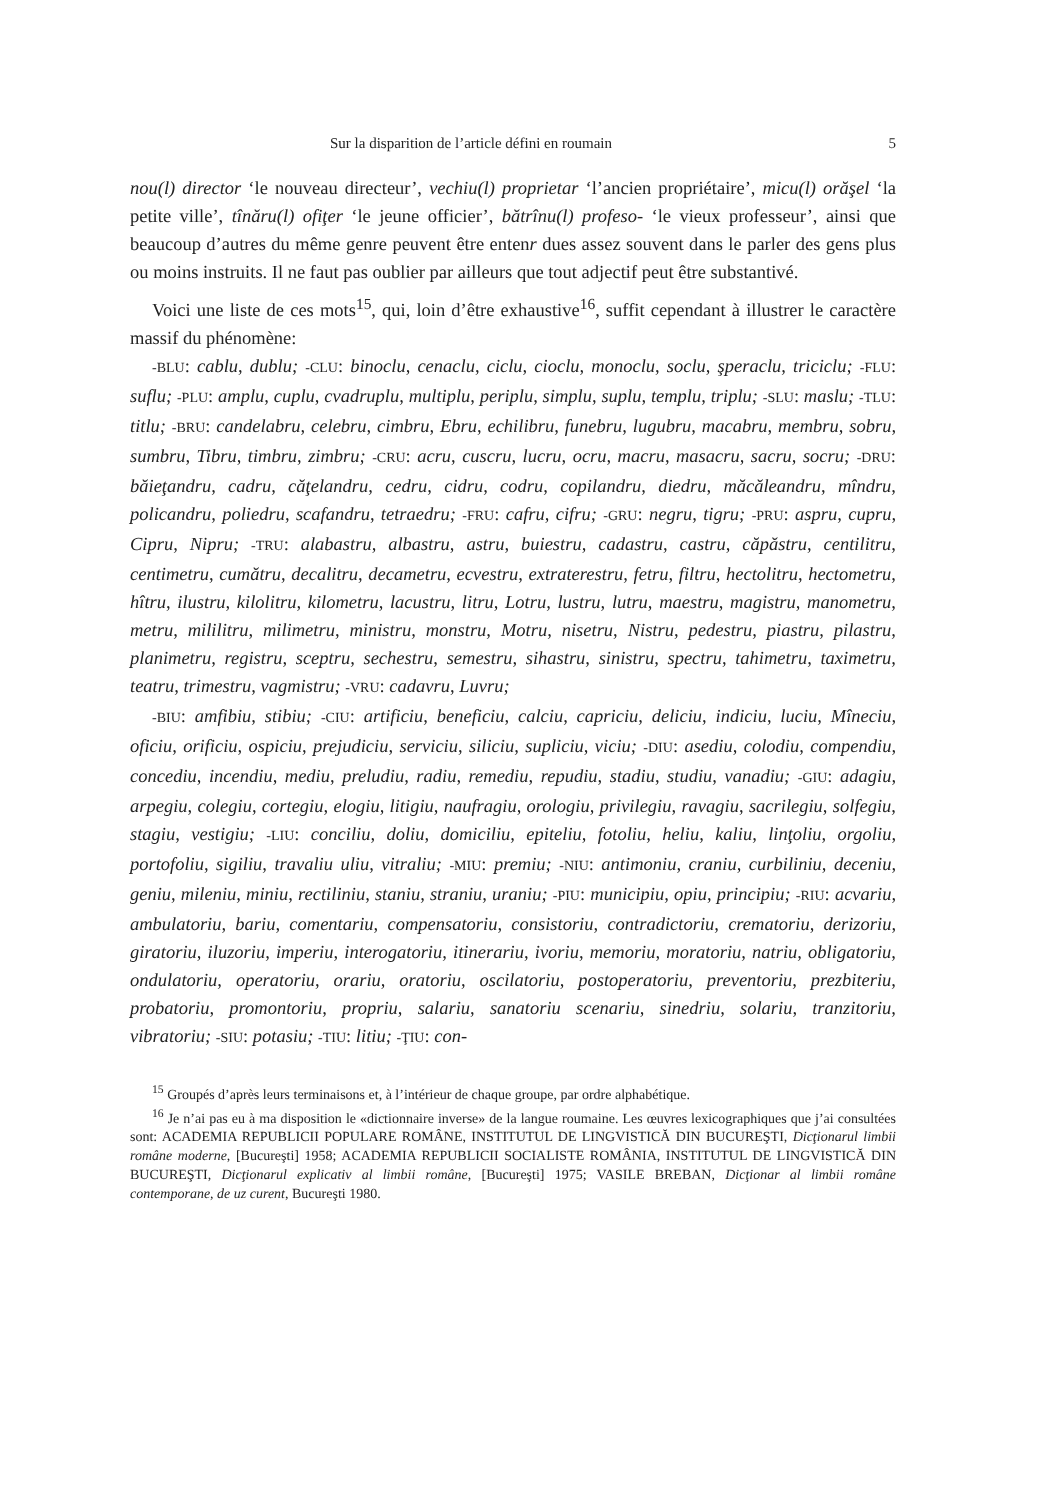Sur la disparition de l’article défini en roumain 5
nou(l) director ‘le nouveau directeur’, vechiu(l) proprietar ‘l’ancien propriétaire’, micu(l) orăşel ‘la petite ville’, tînăru(l) ofiţer ‘le jeune officier’, bătrînu(l) profeso- ‘le vieux professeur’, ainsi que beaucoup d’autres du même genre peuvent être entenr dues assez souvent dans le parler des gens plus ou moins instruits. Il ne faut pas oublier par ailleurs que tout adjectif peut être substantivé.
Voici une liste de ces mots<sup>15</sup>, qui, loin d’être exhaustive<sup>16</sup>, suffit cependant à illustrer le caractère massif du phénomène:
-BLU: cablu, dublu; -CLU: binoclu, cenaclu, ciclu, cioclu, monoclu, soclu, şperaclu, triciclu; -FLU: suflu; -PLU: amplu, cuplu, cvadruplu, multiplu, periplu, simplu, suplu, templu, triplu; -SLU: maslu; -TLU: titlu; -BRU: candelabru, celebru, cimbru, Ebru, echilibru, funebru, lugubru, macabru, membru, sobru, sumbru, Tibru, timbru, zimbru; -CRU: acru, cuscru, lucru, ocru, macru, masacru, sacru, socru; -DRU: băieţandru, cadru, căţelandru, cedru, cidru, codru, copilandru, diedru, măcăleandru, mîndru, policandru, poliedru, scafandru, tetraedru; -FRU: cafru, cifru; -GRU: negru, tigru; -PRU: aspru, cupru, Cipru, Nipru; -TRU: alabastru, albastru, astru, buiestru, cadastru, castru, căpăstru, centilitru, centimetru, cumătru, decalitru, decametru, ecvestru, extraterestru, fetru, filtru, hectolitru, hectometru, hîtru, ilustru, kilolitru, kilometru, lacustru, litru, Lotru, lustru, lutru, maestru, magistru, manometru, metru, mililitru, milimetru, ministru, monstru, Motru, nisetru, Nistru, pedestru, piastru, pilastru, planimetru, registru, sceptru, sechestru, semestru, sihastru, sinistru, spectru, tahimetru, taximetru, teatru, trimestru, vagmistru; -VRU: cadavru, Luvru;
-BIU: amfibiu, stibiu; -CIU: artificiu, beneficiu, calciu, capriciu, deliciu, indiciu, luciu, Mîneciu, oficiu, orificiu, ospiciu, prejudiciu, serviciu, siliciu, supliciu, viciu; -DIU: asediu, colodiu, compendiu, concediu, incendiu, mediu, preludiu, radiu, remediu, repudiu, stadiu, studiu, vanadiu; -GIU: adagiu, arpegiu, colegiu, cortegiu, elogiu, litigiu, naufragiu, orologiu, privilegiu, ravagiu, sacrilegiu, solfegiu, stagiu, vestigiu; -LIU: conciliu, doliu, domiciliu, epiteliu, fotoliu, heliu, kaliu, linţoliu, orgoliu, portofoliu, sigiliu, travaliu uliu, vitraliu; -MIU: premiu; -NIU: antimoniu, craniu, curbiliniu, deceniu, geniu, mileniu, miniu, rectiliniu, staniu, straniu, uraniu; -PIU: municipiu, opiu, principiu; -RIU: acvariu, ambulatoriu, bariu, comentariu, compensatoriu, consistoriu, contradictoriu, crematoriu, derizoriu, giratoriu, iluzoriu, imperiu, interogatoriu, itinerariu, ivoriu, memoriu, moratoriu, natriu, obligatoriu, ondulatoriu, operatoriu, orariu, oratoriu, oscilatoriu, postoperatoriu, preventoriu, prezbiteriu, probatoriu, promontoriu, propriu, salariu, sanatoriu scenariu, sinedriu, solariu, tranzitoriu, vibratoriu; -SIU: potasiu; -TIU: litiu; -ŢIU: con-
<sup>15</sup> Groupés d’après leurs terminaisons et, à l’intérieur de chaque groupe, par ordre alphabétique.
<sup>16</sup> Je n’ai pas eu à ma disposition le «dictionnaire inverse» de la langue roumaine. Les œuvres lexicographiques que j’ai consultées sont: ACADEMIA REPUBLICII POPULARE ROMÂNE, INSTITUTUL DE LINGVISTICĂ DIN BUCUREŞTI, Dicţionarul limbii române moderne, [Bucureşti] 1958; ACADEMIA REPUBLICII SOCIALISTE ROMÂNIA, INSTITUTUL DE LINGVISTICĂ DIN BUCUREŞTI, Dicţionarul explicativ al limbii române, [Bucureşti] 1975; VASILE BREBAN, Dicţionar al limbii române contemporane, de uz curent, Bucureşti 1980.